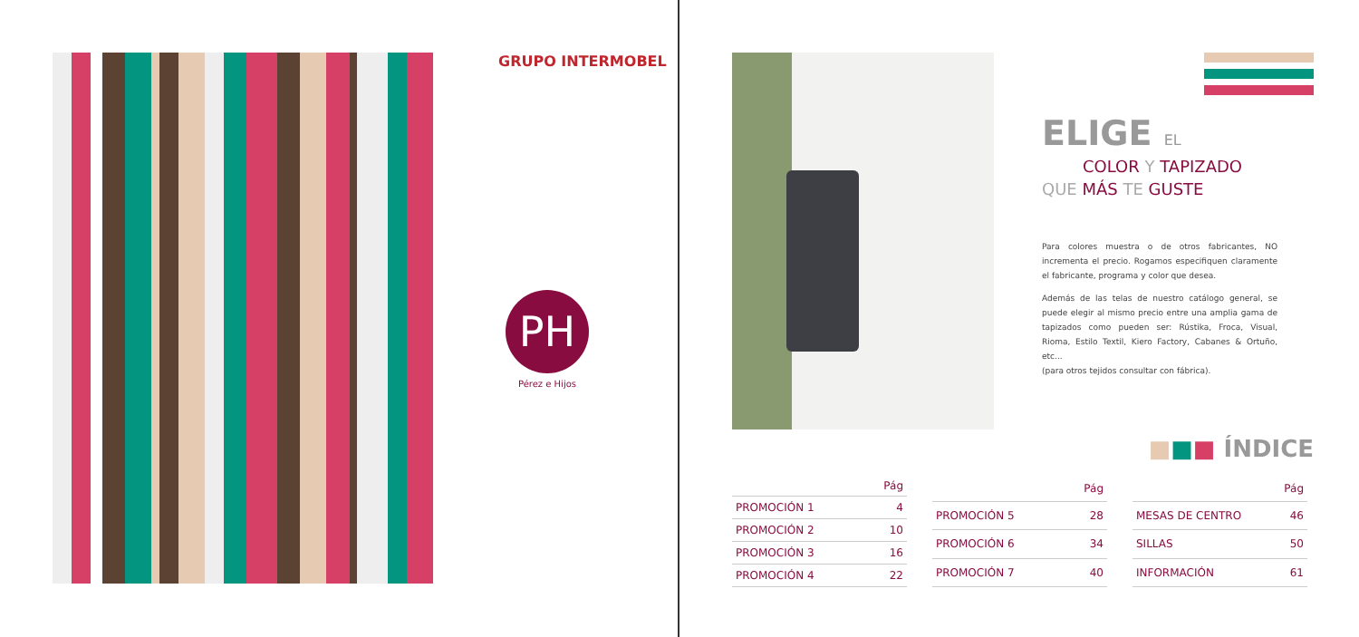GRUPO INTERMOBEL
PH
Pérez e Hijos
ELIGE EL
COLOR Y TAPIZADO
QUE MÁS TE GUSTE
Para colores muestra o de otros fabricantes, NO incrementa el precio. Rogamos especifiquen claramente el fabricante, programa y color que desea.
Además de las telas de nuestro catálogo general, se puede elegir al mismo precio entre una amplia gama de tapizados como pueden ser: Rústika, Froca, Visual, Rioma, Estilo Textil, Kiero Factory, Cabanes & Ortuño, etc...
(para otros tejidos consultar con fábrica).
■■■ ÍNDICE
| Pág | |
| --- | --- |
| PROMOCIÓN 1 | 4 |
| PROMOCIÓN 2 | 10 |
| PROMOCIÓN 3 | 16 |
| PROMOCIÓN 4 | 22 |
| Pág | |
| --- | --- |
| PROMOCIÓN 5 | 28 |
| PROMOCIÓN 6 | 34 |
| PROMOCIÓN 7 | 40 |
| Pág | |
| --- | --- |
| MESAS DE CENTRO | 46 |
| SILLAS | 50 |
| INFORMACIÓN | 61 |